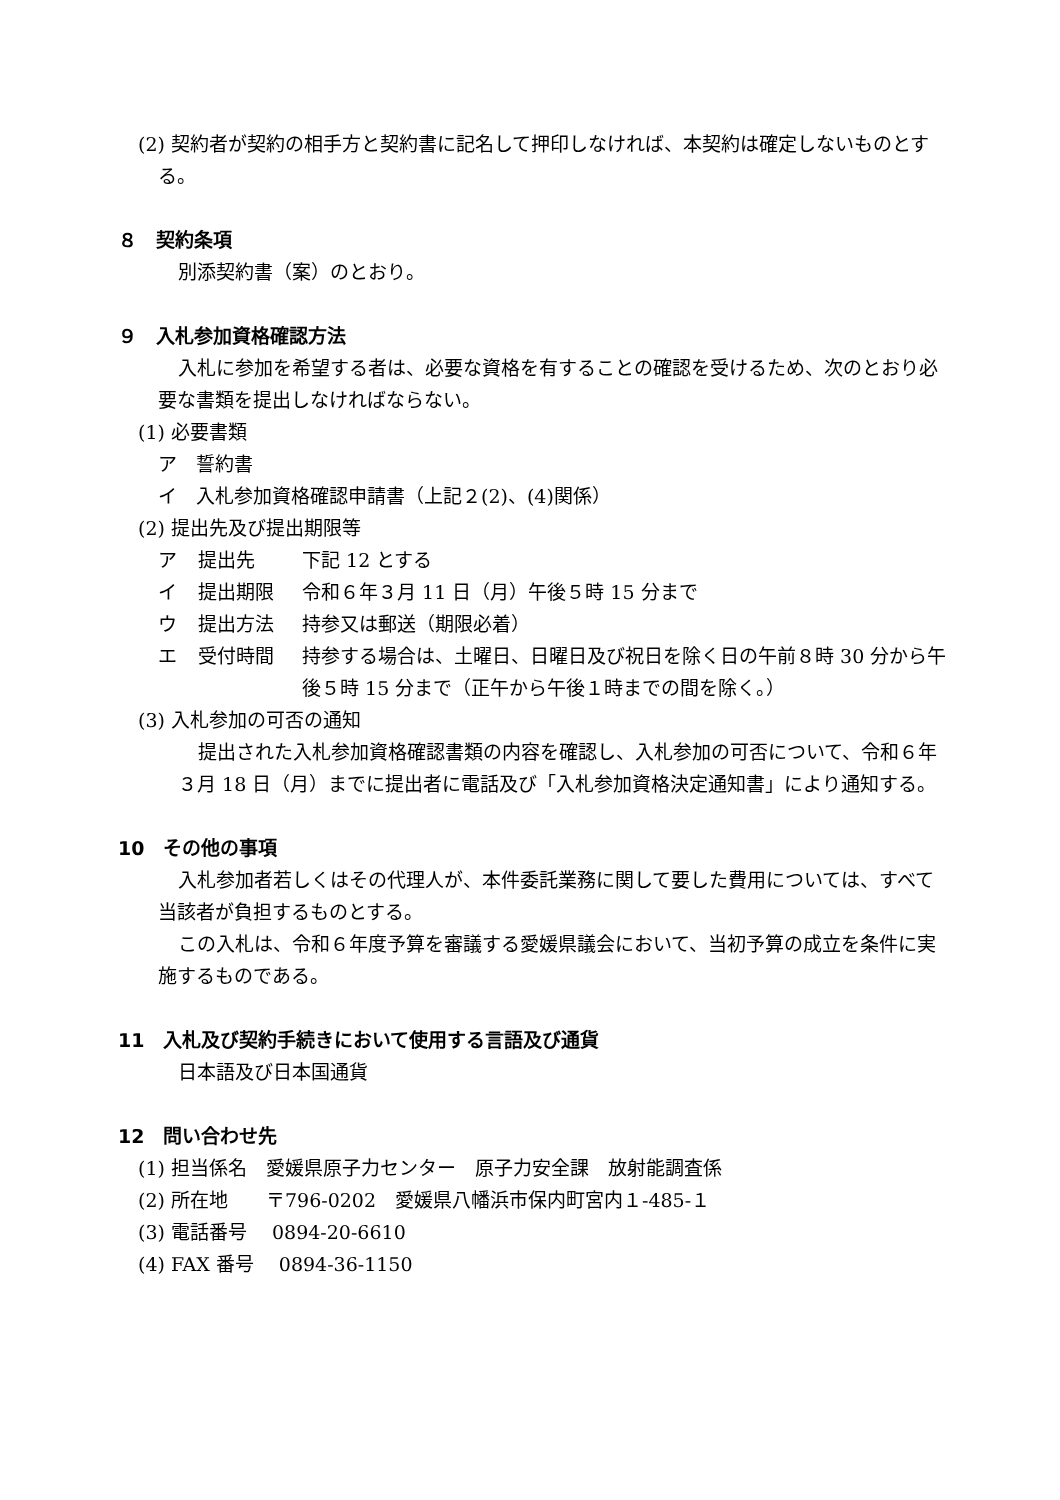(2) 契約者が契約の相手方と契約書に記名して押印しなければ、本契約は確定しないものとする。
８　契約条項
別添契約書（案）のとおり。
９　入札参加資格確認方法
入札に参加を希望する者は、必要な資格を有することの確認を受けるため、次のとおり必要な書類を提出しなければならない。
(1) 必要書類
ア　誓約書
イ　入札参加資格確認申請書（上記２(2)、(4)関係）
(2) 提出先及び提出期限等
ア 提出先 下記 12 とする
イ 提出期限 令和６年３月 11 日（月）午後５時 15 分まで
ウ 提出方法 持参又は郵送（期限必着）
エ 受付時間 持参する場合は、土曜日、日曜日及び祝日を除く日の午前８時 30 分から午後５時 15 分まで（正午から午後１時までの間を除く。）
(3) 入札参加の可否の通知
提出された入札参加資格確認書類の内容を確認し、入札参加の可否について、令和６年３月 18 日（月）までに提出者に電話及び「入札参加資格決定通知書」により通知する。
10　その他の事項
入札参加者若しくはその代理人が、本件委託業務に関して要した費用については、すべて当該者が負担するものとする。
この入札は、令和６年度予算を審議する愛媛県議会において、当初予算の成立を条件に実施するものである。
11　入札及び契約手続きにおいて使用する言語及び通貨
日本語及び日本国通貨
12　問い合わせ先
(1) 担当係名　愛媛県原子力センター　原子力安全課　放射能調査係
(2) 所在地　　〒796-0202　愛媛県八幡浜市保内町宮内１-485-１
(3) 電話番号　 0894-20-6610
(4) FAX 番号　 0894-36-1150